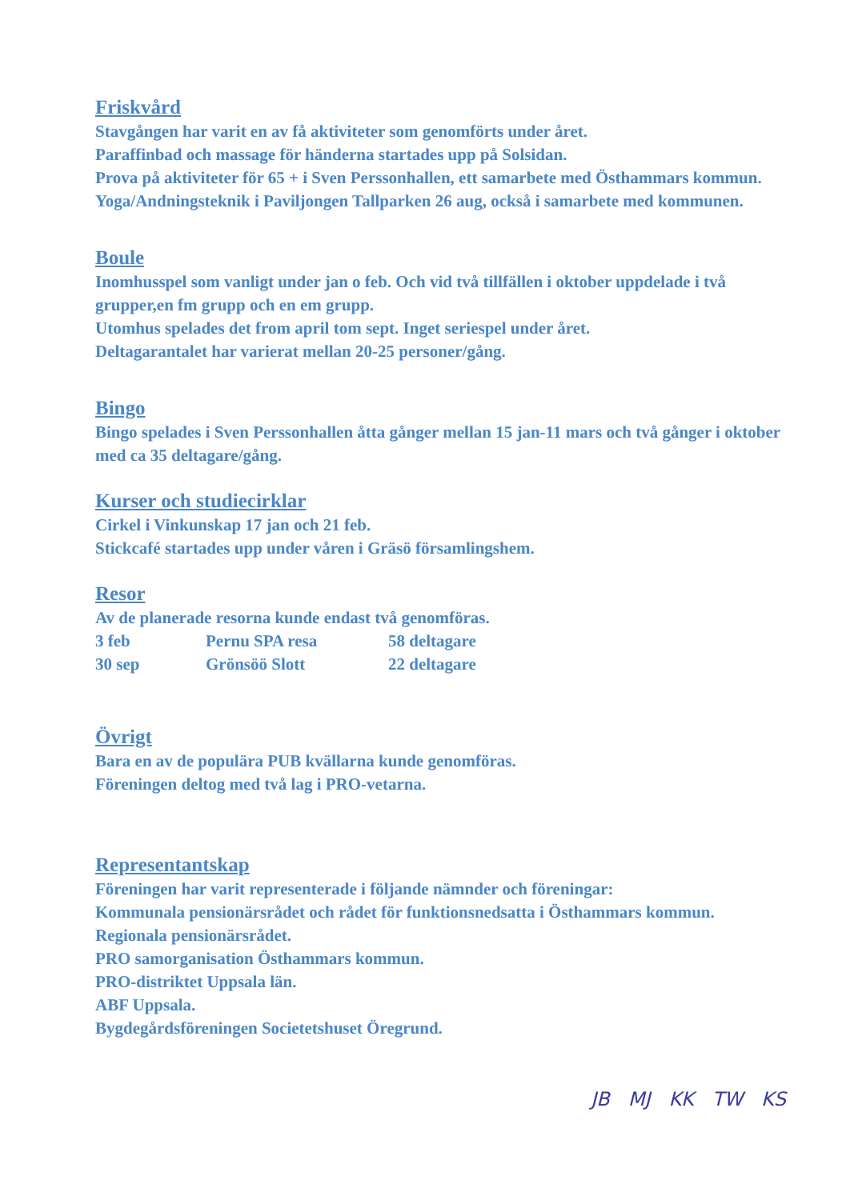Friskvård
Stavgången har varit en av få aktiviteter som genomförts under året.
Paraffinbad och massage för händerna startades upp på Solsidan.
Prova på aktiviteter för 65 + i Sven Perssonhallen, ett samarbete med Östhammars kommun.
Yoga/Andningsteknik i Paviljongen Tallparken 26 aug, också i samarbete med kommunen.
Boule
Inomhusspel som vanligt under jan o feb. Och vid två tillfällen i oktober uppdelade i två grupper,en fm grupp och en em grupp.
Utomhus spelades det from april tom sept. Inget seriespel under året.
Deltagarantalet har varierat mellan 20-25 personer/gång.
Bingo
Bingo spelades i Sven Perssonhallen åtta gånger mellan 15 jan-11 mars och två gånger i oktober med ca 35 deltagare/gång.
Kurser och studiecirklar
Cirkel i Vinkunskap 17 jan och 21 feb.
Stickcafé startades upp under våren i Gräsö församlingshem.
Resor
Av de planerade resorna kunde endast två genomföras.
| 3 feb | Pernu SPA resa | 58 deltagare |
| 30 sep | Grönsöö Slott | 22 deltagare |
Övrigt
Bara en av de populära PUB kvällarna kunde genomföras.
Föreningen deltog med två lag i PRO-vetarna.
Representantskap
Föreningen har varit representerade i följande nämnder och föreningar:
Kommunala pensionärsrådet och rådet för funktionsnedsatta i Östhammars kommun.
Regionala pensionärsrådet.
PRO samorganisation Östhammars kommun.
PRO-distriktet Uppsala län.
ABF Uppsala.
Bygdegårdsföreningen Societetshuset Öregrund.
JB MJ KK TW KS